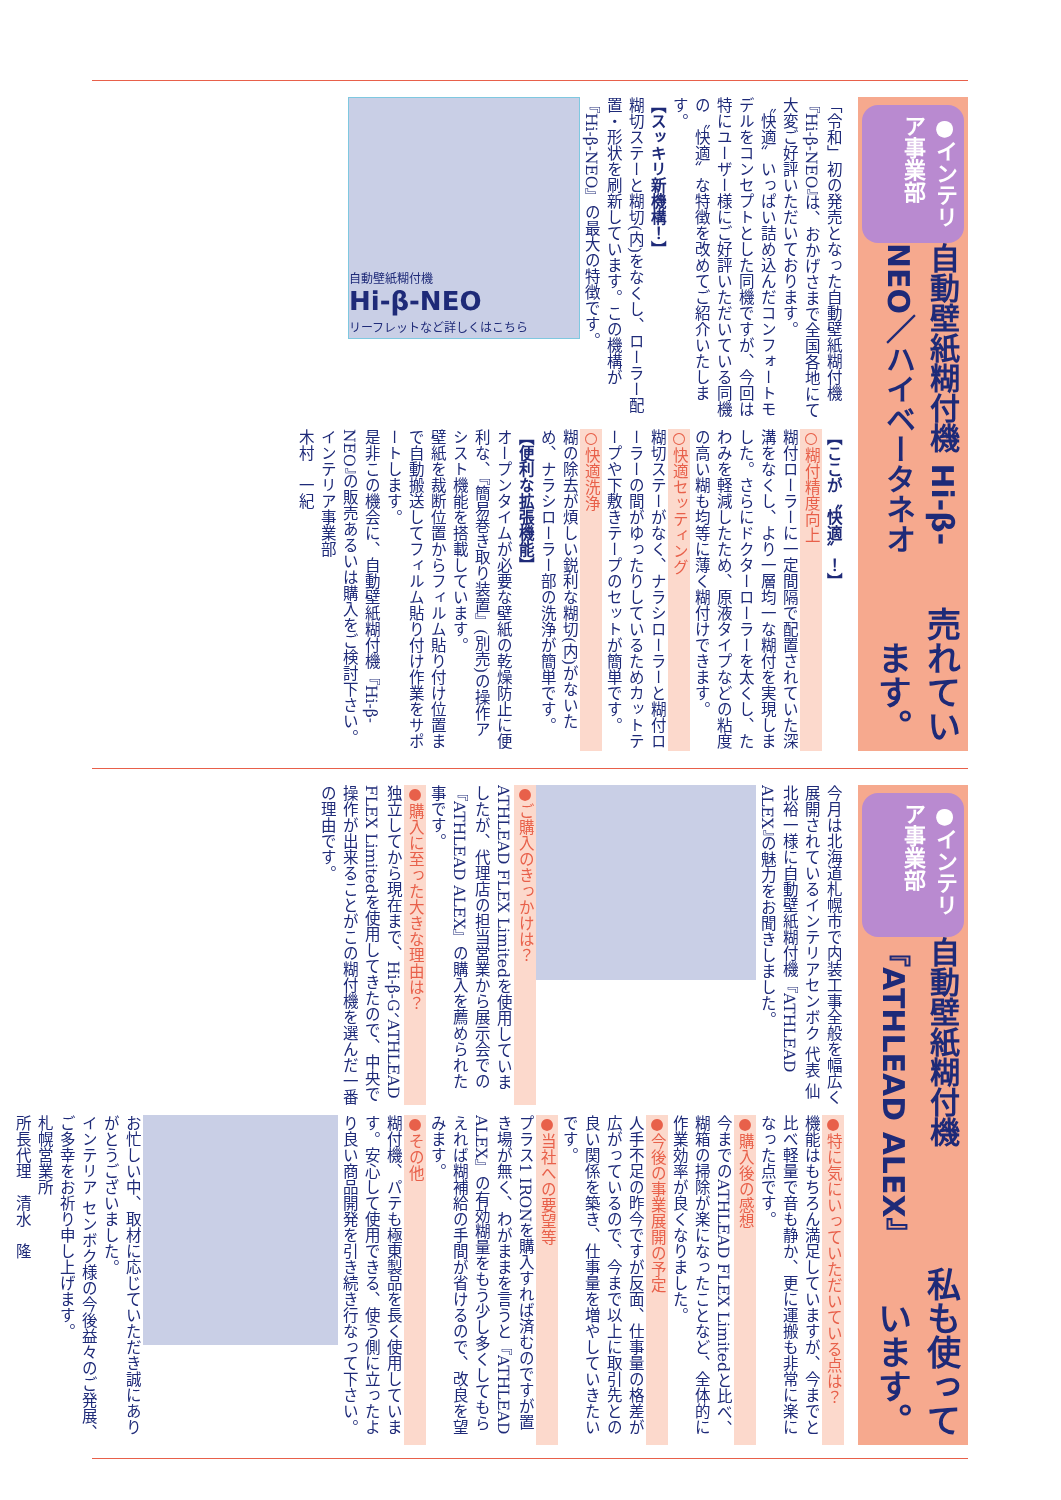●インテリア事業部 自動壁紙糊付機 Hi-β-NEO／ハイベータネオ 売れています。
「令和」初の発売となった自動壁紙糊付機『Hi-β-NEO』は、おかげさまで全国各地にて大変ご好評いただいております。
〝快適〟いっぱい詰め込んだコンフォートモデルをコンセプトとした同機ですが、今回は特にユーザー様にご好評いただいている同機の〝快適〟な特徴を改めてご紹介いたします。
【スッキリ新機構！】
糊切ステーと糊切(内)をなくし、ローラー配置・形状を刷新しています。この機構が『Hi-β-NEO』の最大の特徴です。
自動壁紙糊付機
Hi-β-NEO
リーフレットなど詳しくはこちら
【ここが〝快適〟！】
○糊付精度向上
糊付ローラーに一定間隔で配置されていた深溝をなくし、より一層均一な糊付を実現しました。さらにドクターローラーを太くし、たわみを軽減したため、原液タイプなどの粘度の高い糊も均等に薄く糊付けできます。
○快適セッティング
糊切ステーがなく、ナラシローラーと糊付ローラーの間がゆったりしているためカットテープや下敷きテープのセットが簡単です。
○快適洗浄
糊の除去が煩しい鋭利な糊切(内)がないため、ナラシローラー部の洗浄が簡単です。
【便利な拡張機能】
オープンタイムが必要な壁紙の乾燥防止に便利な、『簡易巻き取り装置』(別売)の操作アシスト機能を搭載しています。
壁紙を裁断位置からフィルム貼り付け位置まで自動搬送してフィルム貼り付け作業をサポートします。
是非この機会に、自動壁紙糊付機『Hi-β-NEO』の販売あるいは購入をご検討下さい。
インテリア事業部
木村　一紀
●インテリア事業部 自動壁紙糊付機『ATHLEAD ALEX』 私も使っています。
今月は北海道札幌市で内装工事全般を幅広く展開されているインテリアセンボク 代表 仙北裕一様に自動壁紙糊付機『ATHLEAD ALEX』の魅力をお聞きしました。
●ご購入のきっかけは？
ATHLEAD FLEX Limitedを使用していましたが、代理店の担当営業から展示会での『ATHLEAD ALEX』の購入を薦められた事です。
●購入に至った大きな理由は？
独立してから現在まで、Hi-β-G、ATHLEAD FLEX Limitedを使用してきたので、中央で操作が出来ることがこの糊付機を選んだ一番の理由です。
●特に気にいっていただいている点は？
機能はもちろん満足していますが、今までと比べ軽量で音も静か、更に運搬も非常に楽になった点です。
●購入後の感想
今までのATHLEAD FLEX Limitedと比べ、糊箱の掃除が楽になったことなど、全体的に作業効率が良くなりました。
●今後の事業展開の予定
人手不足の昨今ですが反面、仕事量の格差が広がっているので、今まで以上に取引先との良い関係を築き、仕事量を増やしていきたいです。
●当社への要望等
プラス1 IRONを購入すれば済むのですが置き場が無く、わがままを言うと『ATHLEAD ALEX』の有効糊量をもう少し多くしてもらえれば糊補給の手間が省けるので、改良を望みます。
●その他
糊付機、パテも極東製品を長く使用しています。安心して使用できる、使う側に立ったより良い商品開発を引き続き行なって下さい。
お忙しい中、取材に応じていただき誠にありがとうございました。
インテリア センボク様の今後益々のご発展、ご多幸をお祈り申し上げます。
札幌営業所
所長代理　清水　隆